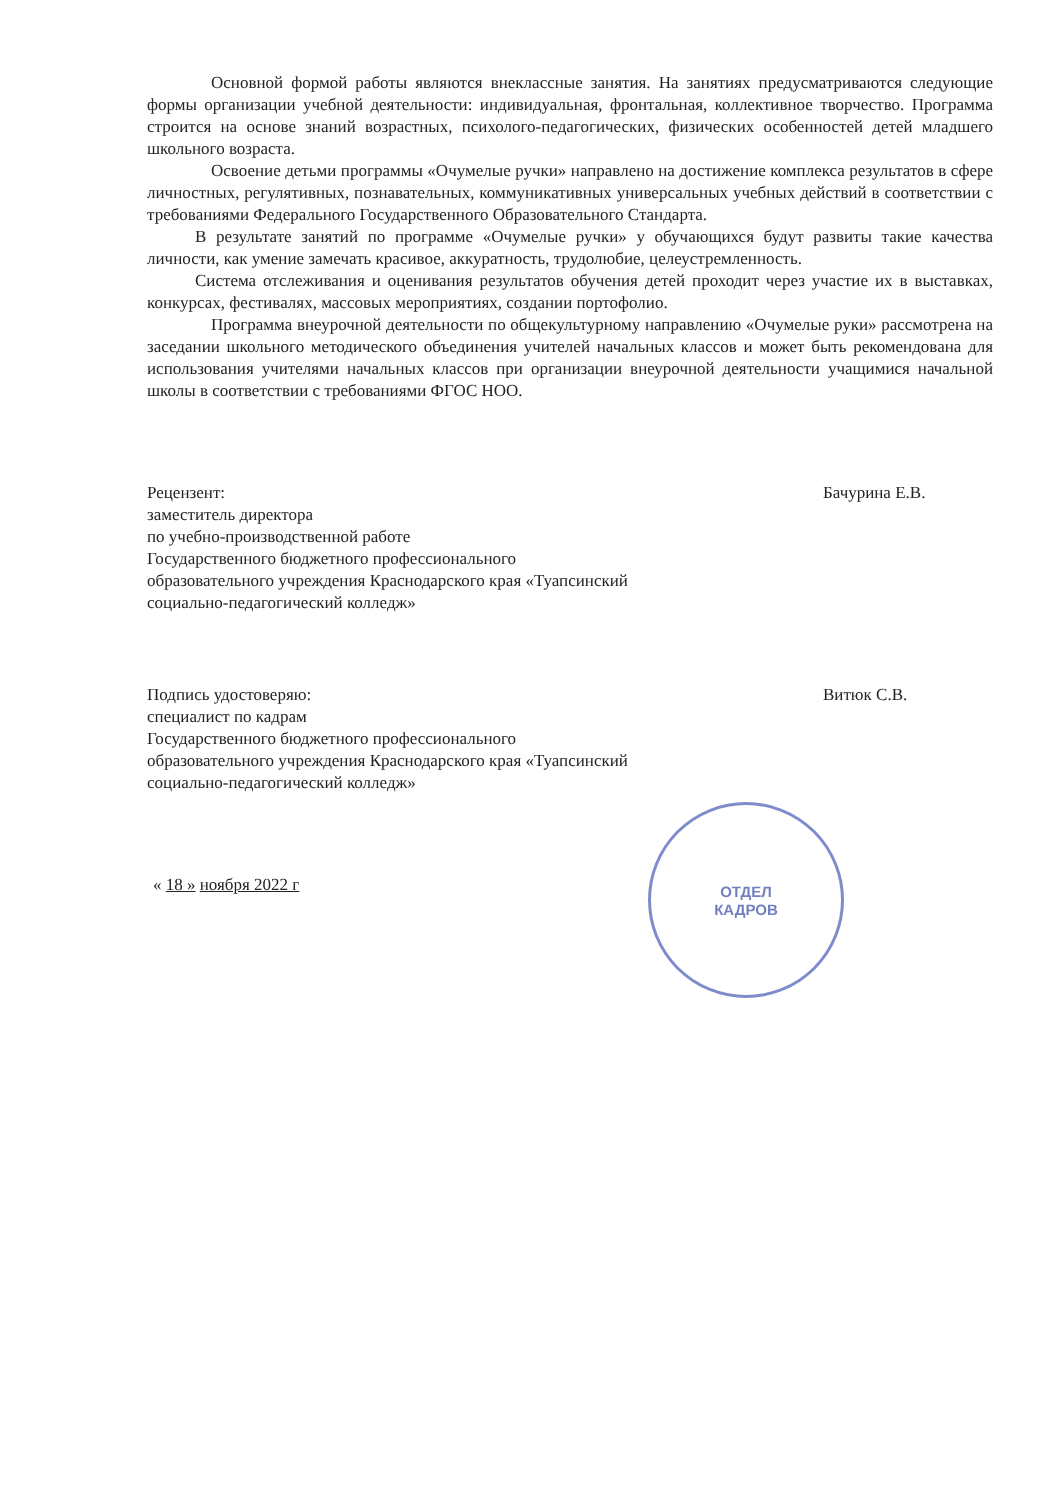Основной формой работы являются внеклассные занятия. На занятиях предусматриваются следующие формы организации учебной деятельности: индивидуальная, фронтальная, коллективное творчество. Программа строится на основе знаний возрастных, психолого-педагогических, физических особенностей детей младшего школьного возраста.
Освоение детьми программы «Очумелые ручки» направлено на достижение комплекса результатов в сфере личностных, регулятивных, познавательных, коммуникативных универсальных учебных действий в соответствии с требованиями Федерального Государственного Образовательного Стандарта.
В результате занятий по программе «Очумелые ручки» у обучающихся будут развиты такие качества личности, как умение замечать красивое, аккуратность, трудолюбие, целеустремленность.
Система отслеживания и оценивания результатов обучения детей проходит через участие их в выставках, конкурсах, фестивалях, массовых мероприятиях, создании портофолио.
Программа внеурочной деятельности по общекультурному направлению «Очумелые руки» рассмотрена на заседании школьного методического объединения учителей начальных классов и может быть рекомендована для использования учителями начальных классов при организации внеурочной деятельности учащимися начальной школы в соответствии с требованиями ФГОС НОО.
Рецензент:
заместитель директора
по учебно-производственной работе
Государственного бюджетного профессионального образовательного учреждения Краснодарского края «Туапсинский социально-педагогический колледж»
Бачурина Е.В.
Подпись удостоверяю:
специалист по кадрам
Государственного бюджетного профессионального образовательного учреждения Краснодарского края «Туапсинский социально-педагогический колледж»
Витюк С.В.
« 18 » ноября 2022 г
ОТДЕЛ
КАДРОВ